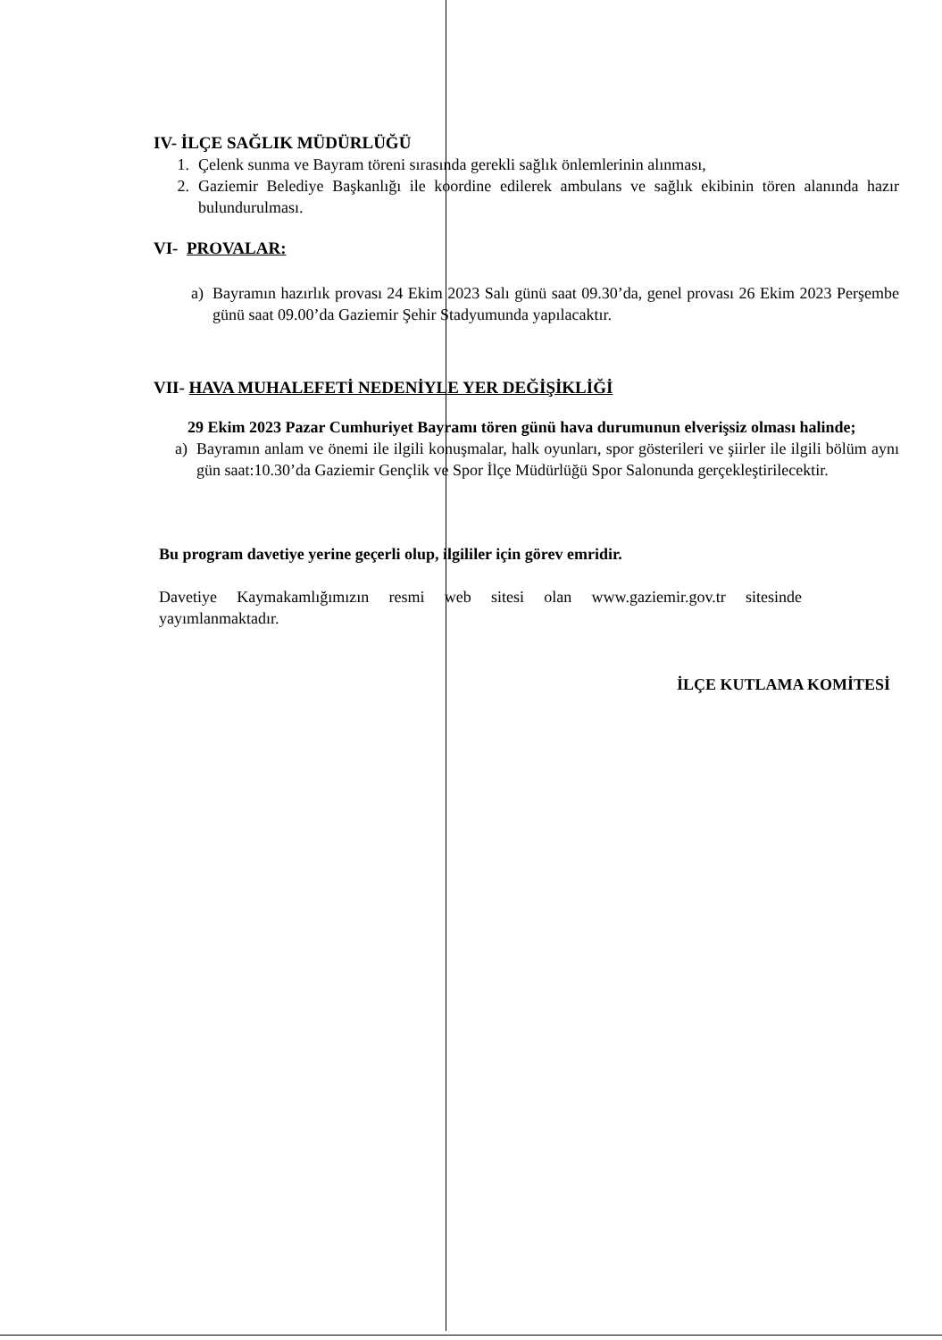IV- İLÇE SAĞLIK MÜDÜRLÜĞÜ
1. Çelenk sunma ve Bayram töreni sırasında gerekli sağlık önlemlerinin alınması,
2. Gaziemir Belediye Başkanlığı ile koordine edilerek ambulans ve sağlık ekibinin tören alanında hazır bulundurulması.
VI- PROVALAR:
a) Bayramın hazırlık provası 24 Ekim 2023 Salı günü saat 09.30’da, genel provası 26 Ekim 2023 Perşembe günü saat 09.00’da Gaziemir Şehir Stadyumunda yapılacaktır.
VII- HAVA MUHALEFETİ NEDENİYLE YER DEĞİŞİKLİĞİ
29 Ekim 2023 Pazar Cumhuriyet Bayramı tören günü hava durumunun elverişsiz olması halinde;
a) Bayramın anlam ve önemi ile ilgili konuşmalar, halk oyunları, spor gösterileri ve şiirler ile ilgili bölüm aynı gün saat:10.30’da Gaziemir Gençlik ve Spor İlçe Müdürlüğü Spor Salonunda gerçekleştirilecektir.
Bu program davetiye yerine geçerli olup, ilgililer için görev emridir.
Davetiye Kaymakamlığımızın resmi web sitesi olan www.gaziemir.gov.tr sitesinde yayımlanmaktadır.
İLÇE KUTLAMA KOMİTESİ